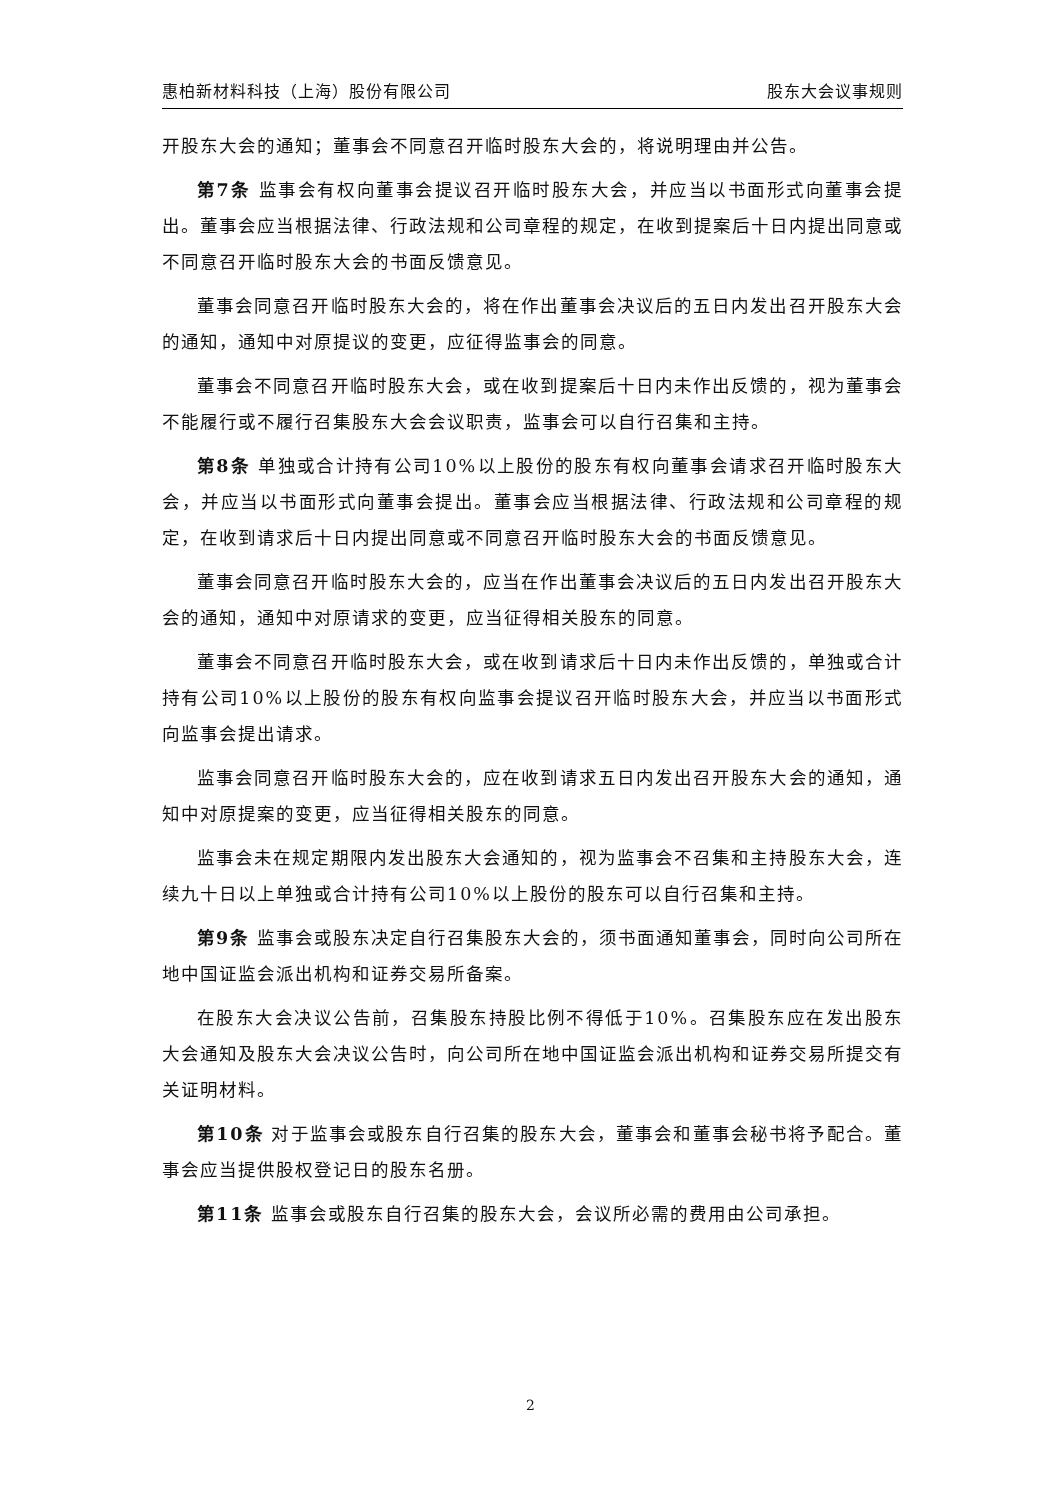惠柏新材料科技（上海）股份有限公司 股东大会议事规则
开股东大会的通知；董事会不同意召开临时股东大会的，将说明理由并公告。
第7条 监事会有权向董事会提议召开临时股东大会，并应当以书面形式向董事会提出。董事会应当根据法律、行政法规和公司章程的规定，在收到提案后十日内提出同意或不同意召开临时股东大会的书面反馈意见。
董事会同意召开临时股东大会的，将在作出董事会决议后的五日内发出召开股东大会的通知，通知中对原提议的变更，应征得监事会的同意。
董事会不同意召开临时股东大会，或在收到提案后十日内未作出反馈的，视为董事会不能履行或不履行召集股东大会会议职责，监事会可以自行召集和主持。
第8条 单独或合计持有公司10%以上股份的股东有权向董事会请求召开临时股东大会，并应当以书面形式向董事会提出。董事会应当根据法律、行政法规和公司章程的规定，在收到请求后十日内提出同意或不同意召开临时股东大会的书面反馈意见。
董事会同意召开临时股东大会的，应当在作出董事会决议后的五日内发出召开股东大会的通知，通知中对原请求的变更，应当征得相关股东的同意。
董事会不同意召开临时股东大会，或在收到请求后十日内未作出反馈的，单独或合计持有公司10%以上股份的股东有权向监事会提议召开临时股东大会，并应当以书面形式向监事会提出请求。
监事会同意召开临时股东大会的，应在收到请求五日内发出召开股东大会的通知，通知中对原提案的变更，应当征得相关股东的同意。
监事会未在规定期限内发出股东大会通知的，视为监事会不召集和主持股东大会，连续九十日以上单独或合计持有公司10%以上股份的股东可以自行召集和主持。
第9条 监事会或股东决定自行召集股东大会的，须书面通知董事会，同时向公司所在地中国证监会派出机构和证券交易所备案。
在股东大会决议公告前，召集股东持股比例不得低于10%。召集股东应在发出股东大会通知及股东大会决议公告时，向公司所在地中国证监会派出机构和证券交易所提交有关证明材料。
第10条 对于监事会或股东自行召集的股东大会，董事会和董事会秘书将予配合。董事会应当提供股权登记日的股东名册。
第11条 监事会或股东自行召集的股东大会，会议所必需的费用由公司承担。
2